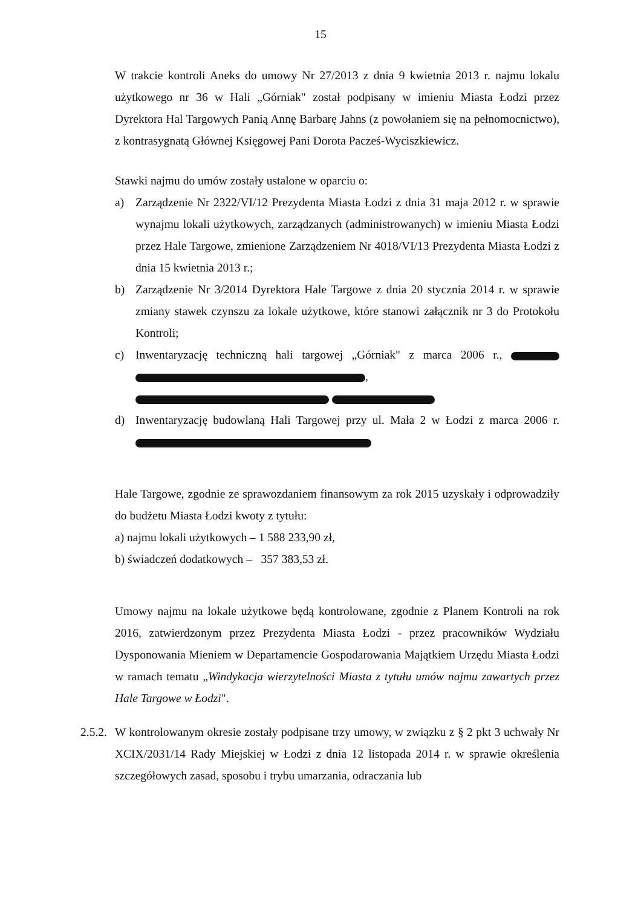15
W trakcie kontroli Aneks do umowy Nr 27/2013 z dnia 9 kwietnia 2013 r. najmu lokalu użytkowego nr 36 w Hali „Górniak" został podpisany w imieniu Miasta Łodzi przez Dyrektora Hal Targowych Panią Annę Barbarę Jahns (z powołaniem się na pełnomocnictwo), z kontrasygnatą Głównej Księgowej Pani Dorota Pacześ-Wyciszkiewicz.
Stawki najmu do umów zostały ustalone w oparciu o:
a) Zarządzenie Nr 2322/VI/12 Prezydenta Miasta Łodzi z dnia 31 maja 2012 r. w sprawie wynajmu lokali użytkowych, zarządzanych (administrowanych) w imieniu Miasta Łodzi przez Hale Targowe, zmienione Zarządzeniem Nr 4018/VI/13 Prezydenta Miasta Łodzi z dnia 15 kwietnia 2013 r.;
b) Zarządzenie Nr 3/2014 Dyrektora Hale Targowe z dnia 20 stycznia 2014 r. w sprawie zmiany stawek czynszu za lokale użytkowe, które stanowi załącznik nr 3 do Protokołu Kontroli;
c) Inwentaryzację techniczną hali targowej „Górniak" z marca 2006 r., ,
d) Inwentaryzację budowlaną Hali Targowej przy ul. Mała 2 w Łodzi z marca 2006 r.
Hale Targowe, zgodnie ze sprawozdaniem finansowym za rok 2015 uzyskały i odprowadziły do budżetu Miasta Łodzi kwoty z tytułu:
a) najmu lokali użytkowych – 1 588 233,90 zł,
b) świadczeń dodatkowych – 357 383,53 zł.
Umowy najmu na lokale użytkowe będą kontrolowane, zgodnie z Planem Kontroli na rok 2016, zatwierdzonym przez Prezydenta Miasta Łodzi - przez pracowników Wydziału Dysponowania Mieniem w Departamencie Gospodarowania Majątkiem Urzędu Miasta Łodzi w ramach tematu „Windykacja wierzytelności Miasta z tytułu umów najmu zawartych przez Hale Targowe w Łodzi".
2.5.2.
W kontrolowanym okresie zostały podpisane trzy umowy, w związku z § 2 pkt 3 uchwały Nr XCIX/2031/14 Rady Miejskiej w Łodzi z dnia 12 listopada 2014 r. w sprawie określenia szczegółowych zasad, sposobu i trybu umarzania, odraczania lub